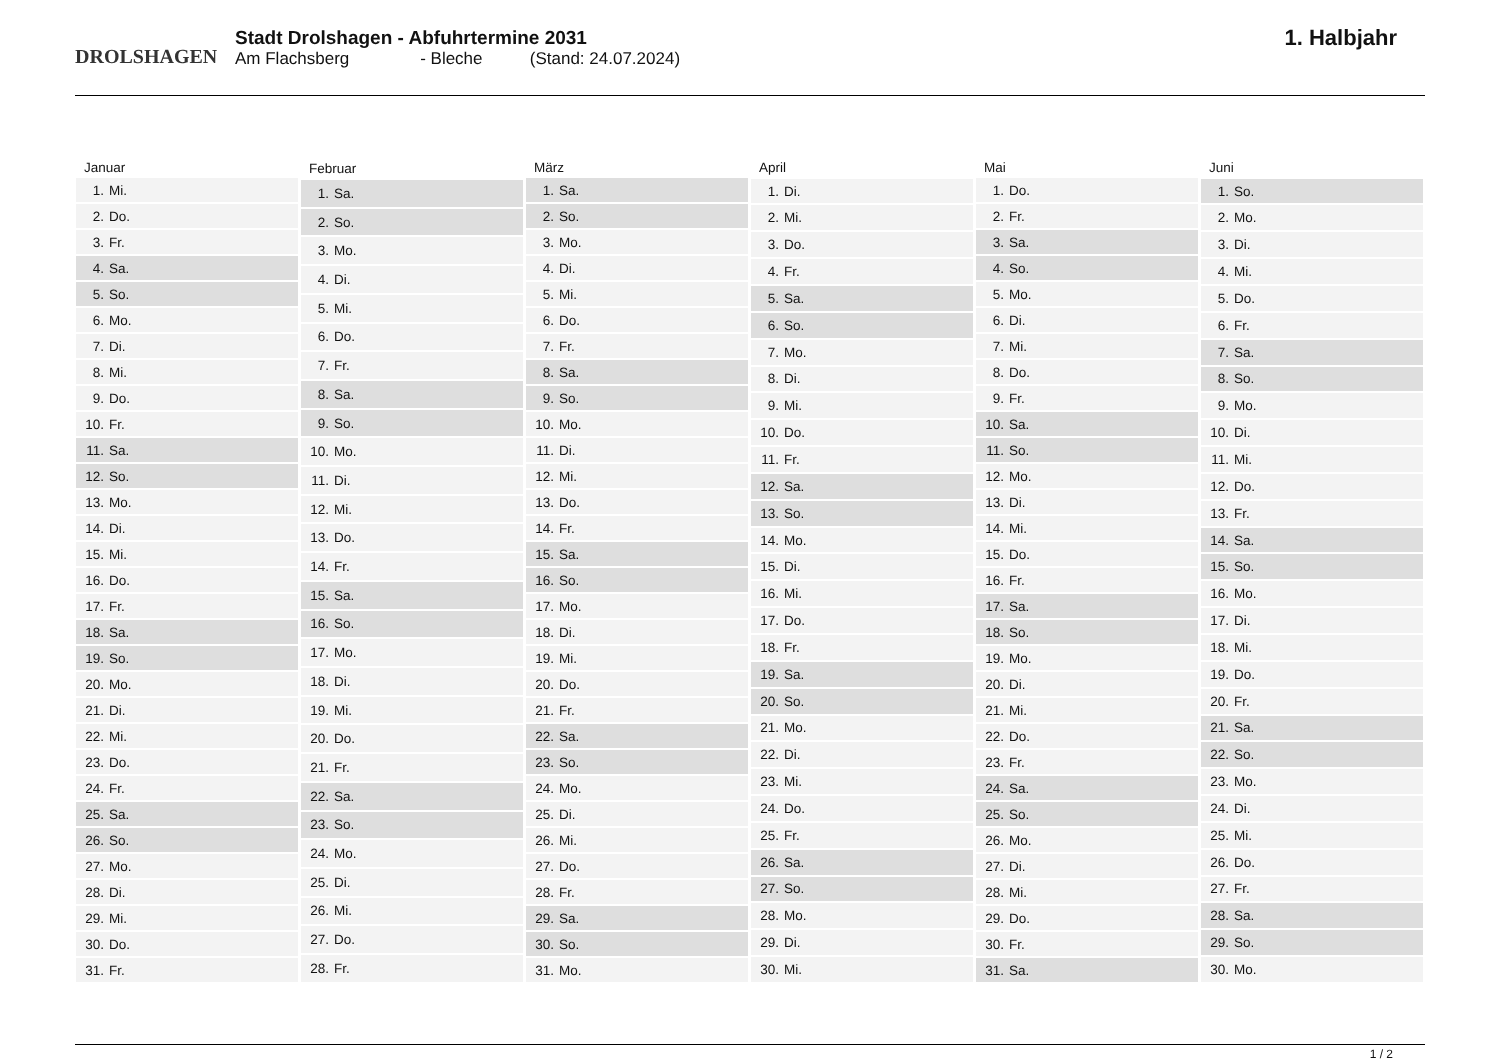DROLSHAGEN
Stadt Drolshagen - Abfuhrtermine 2031
Am Flachsberg - Bleche (Stand: 24.07.2024)
1. Halbjahr
| Januar | |
| --- | --- |
| 1. | Mi. |
| 2. | Do. |
| 3. | Fr. |
| 4. | Sa. |
| 5. | So. |
| 6. | Mo. |
| 7. | Di. |
| 8. | Mi. |
| 9. | Do. |
| 10. | Fr. |
| 11. | Sa. |
| 12. | So. |
| 13. | Mo. |
| 14. | Di. |
| 15. | Mi. |
| 16. | Do. |
| 17. | Fr. |
| 18. | Sa. |
| 19. | So. |
| 20. | Mo. |
| 21. | Di. |
| 22. | Mi. |
| 23. | Do. |
| 24. | Fr. |
| 25. | Sa. |
| 26. | So. |
| 27. | Mo. |
| 28. | Di. |
| 29. | Mi. |
| 30. | Do. |
| 31. | Fr. |
| Februar | |
| --- | --- |
| 1. | Sa. |
| 2. | So. |
| 3. | Mo. |
| 4. | Di. |
| 5. | Mi. |
| 6. | Do. |
| 7. | Fr. |
| 8. | Sa. |
| 9. | So. |
| 10. | Mo. |
| 11. | Di. |
| 12. | Mi. |
| 13. | Do. |
| 14. | Fr. |
| 15. | Sa. |
| 16. | So. |
| 17. | Mo. |
| 18. | Di. |
| 19. | Mi. |
| 20. | Do. |
| 21. | Fr. |
| 22. | Sa. |
| 23. | So. |
| 24. | Mo. |
| 25. | Di. |
| 26. | Mi. |
| 27. | Do. |
| 28. | Fr. |
| März | |
| --- | --- |
| 1. | Sa. |
| 2. | So. |
| 3. | Mo. |
| 4. | Di. |
| 5. | Mi. |
| 6. | Do. |
| 7. | Fr. |
| 8. | Sa. |
| 9. | So. |
| 10. | Mo. |
| 11. | Di. |
| 12. | Mi. |
| 13. | Do. |
| 14. | Fr. |
| 15. | Sa. |
| 16. | So. |
| 17. | Mo. |
| 18. | Di. |
| 19. | Mi. |
| 20. | Do. |
| 21. | Fr. |
| 22. | Sa. |
| 23. | So. |
| 24. | Mo. |
| 25. | Di. |
| 26. | Mi. |
| 27. | Do. |
| 28. | Fr. |
| 29. | Sa. |
| 30. | So. |
| 31. | Mo. |
| April | |
| --- | --- |
| 1. | Di. |
| 2. | Mi. |
| 3. | Do. |
| 4. | Fr. |
| 5. | Sa. |
| 6. | So. |
| 7. | Mo. |
| 8. | Di. |
| 9. | Mi. |
| 10. | Do. |
| 11. | Fr. |
| 12. | Sa. |
| 13. | So. |
| 14. | Mo. |
| 15. | Di. |
| 16. | Mi. |
| 17. | Do. |
| 18. | Fr. |
| 19. | Sa. |
| 20. | So. |
| 21. | Mo. |
| 22. | Di. |
| 23. | Mi. |
| 24. | Do. |
| 25. | Fr. |
| 26. | Sa. |
| 27. | So. |
| 28. | Mo. |
| 29. | Di. |
| 30. | Mi. |
| Mai | |
| --- | --- |
| 1. | Do. |
| 2. | Fr. |
| 3. | Sa. |
| 4. | So. |
| 5. | Mo. |
| 6. | Di. |
| 7. | Mi. |
| 8. | Do. |
| 9. | Fr. |
| 10. | Sa. |
| 11. | So. |
| 12. | Mo. |
| 13. | Di. |
| 14. | Mi. |
| 15. | Do. |
| 16. | Fr. |
| 17. | Sa. |
| 18. | So. |
| 19. | Mo. |
| 20. | Di. |
| 21. | Mi. |
| 22. | Do. |
| 23. | Fr. |
| 24. | Sa. |
| 25. | So. |
| 26. | Mo. |
| 27. | Di. |
| 28. | Mi. |
| 29. | Do. |
| 30. | Fr. |
| 31. | Sa. |
| Juni | |
| --- | --- |
| 1. | So. |
| 2. | Mo. |
| 3. | Di. |
| 4. | Mi. |
| 5. | Do. |
| 6. | Fr. |
| 7. | Sa. |
| 8. | So. |
| 9. | Mo. |
| 10. | Di. |
| 11. | Mi. |
| 12. | Do. |
| 13. | Fr. |
| 14. | Sa. |
| 15. | So. |
| 16. | Mo. |
| 17. | Di. |
| 18. | Mi. |
| 19. | Do. |
| 20. | Fr. |
| 21. | Sa. |
| 22. | So. |
| 23. | Mo. |
| 24. | Di. |
| 25. | Mi. |
| 26. | Do. |
| 27. | Fr. |
| 28. | Sa. |
| 29. | So. |
| 30. | Mo. |
1 / 2